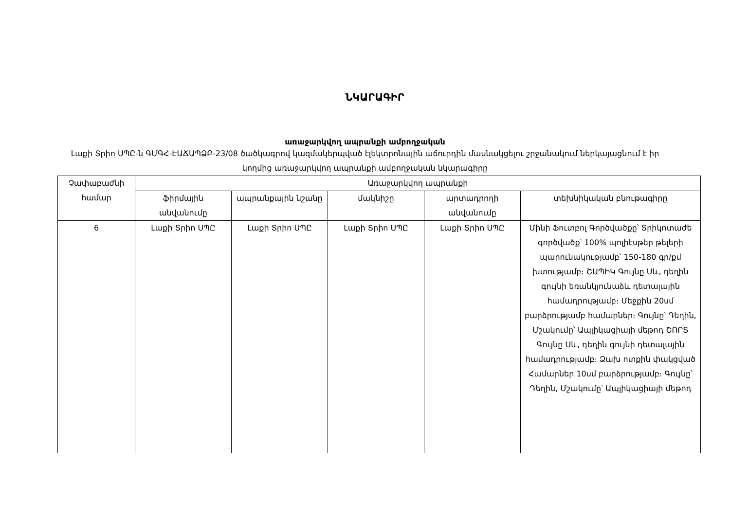ՆԿԱՐԱԳԻՐ
առաջարկվող ապրանքի ամբողջական
Լաքի Տրիո ՍՊԸ-ն ԳՄԳՀ-ԷԱՃԱՊՁԲ-23/08 ծածկագրով կազմակերպված էլեկտրոնային աճուրդին մասնակցելու շրջանակում ներկայացնում է իր կողմից առաջարկվող ապրանքի ամբողջական նկարագիրը
| Չափաբաժնի համար | Առաջարկվող ապրանքի | | | | |
| --- | --- | --- | --- | --- | --- |
| | ֆիրմային անվանումը | ապրանքային նշանը | մակնիշը | արտադրողի անվանումը | տեխնիկական բնութագիրը |
| 6 | Լաքի Տրիո ՍՊԸ | Լաքի Տրիո ՍՊԸ | Լաքի Տրիո ՍՊԸ | Լաքի Տրիո ՍՊԸ | Մինի Ֆուտբոլ Գործվածքը՝ Տրիկոտաժե գործվածք՝ 100% պոլիէսթեր թելերի պարունակությամբ՝ 150-180 գր/քմ խտությամբ։ ՇԱՊԻԿ Գույնը Սև, դեղին գույնի եռանկյունաձև դետալային համադրությամբ։ Մեջքին 20սմ բարձրությամբ համարներ։ Գույնը՝ Դեղին, Մշակումը՝ Ապլիկացիայի մեթոդ ՇՈՐՏ Գույնը Սև, դեղին գույնի դետալային համադրությամբ։ Ձախ ոտքին փակցված Համարներ 10սմ բարձրությամբ։ Գույնը՝ Դեղին, Մշակումը՝ Ապլիկացիայի մեթոդ |